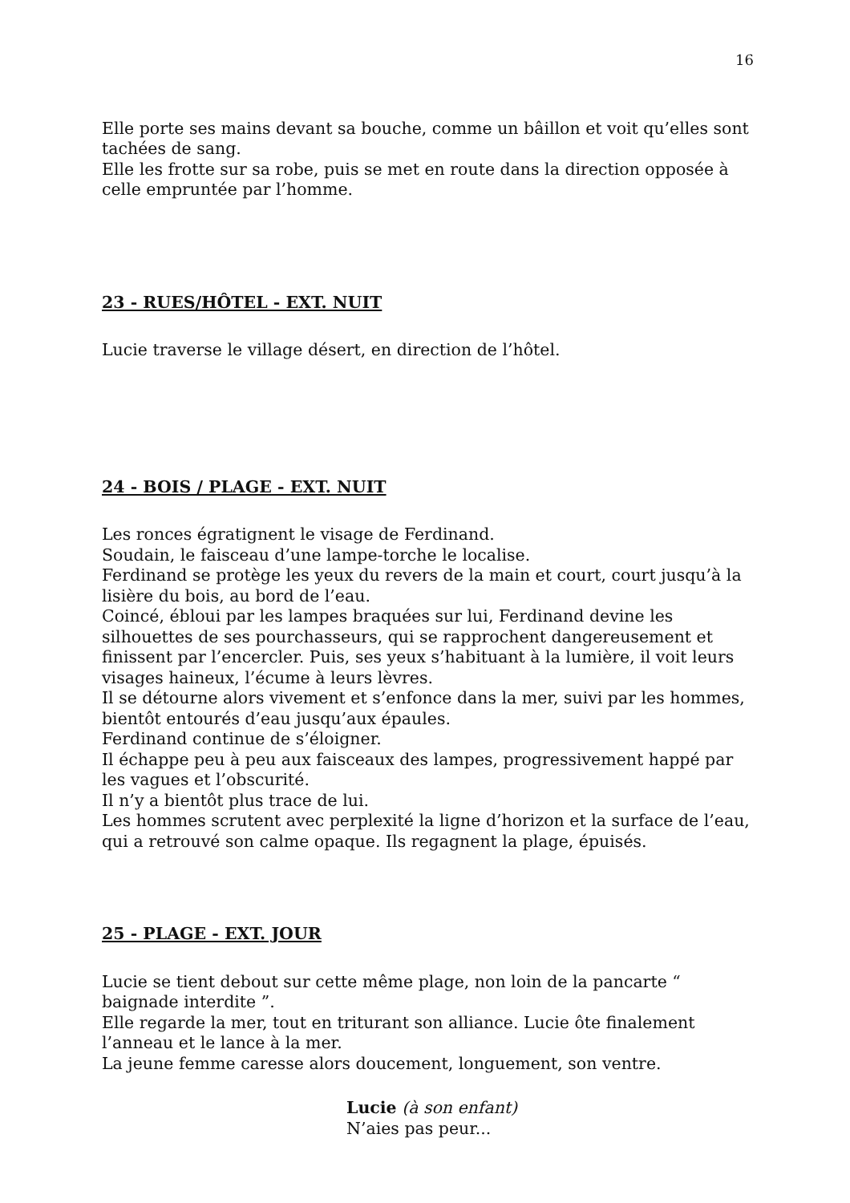16
Elle porte ses mains devant sa bouche, comme un bâillon et voit qu’elles sont tachées de sang.
Elle les frotte sur sa robe, puis se met en route dans la direction opposée à celle empruntée par l’homme.
23 - RUES/HÔTEL - EXT. NUIT
Lucie traverse le village désert, en direction de l’hôtel.
24 - BOIS / PLAGE - EXT. NUIT
Les ronces égratignent le visage de Ferdinand.
Soudain, le faisceau d’une lampe-torche le localise.
Ferdinand se protège les yeux du revers de la main et court, court jusqu’à la lisière du bois, au bord de l’eau.
Coincé, ébloui par les lampes braquées sur lui, Ferdinand devine les silhouettes de ses pourchasseurs, qui se rapprochent dangereusement et finissent par l’encercler. Puis, ses yeux s’habituant à la lumière, il voit leurs visages haineux, l’écume à leurs lèvres.
Il se détourne alors vivement et s’enfonce dans la mer, suivi par les hommes, bientôt entourés d’eau jusqu’aux épaules.
Ferdinand continue de s’éloigner.
Il échappe peu à peu aux faisceaux des lampes, progressivement happé par les vagues et l’obscurité.
Il n’y a bientôt plus trace de lui.
Les hommes scrutent avec perplexité la ligne d’horizon et la surface de l’eau, qui a retrouvé son calme opaque. Ils regagnent la plage, épuisés.
25 - PLAGE - EXT. JOUR
Lucie se tient debout sur cette même plage, non loin de la pancarte “ baignade interdite ”.
Elle regarde la mer, tout en triturant son alliance. Lucie ôte finalement l’anneau et le lance à la mer.
La jeune femme caresse alors doucement, longuement, son ventre.
Lucie (à son enfant)
N’aies pas peur...